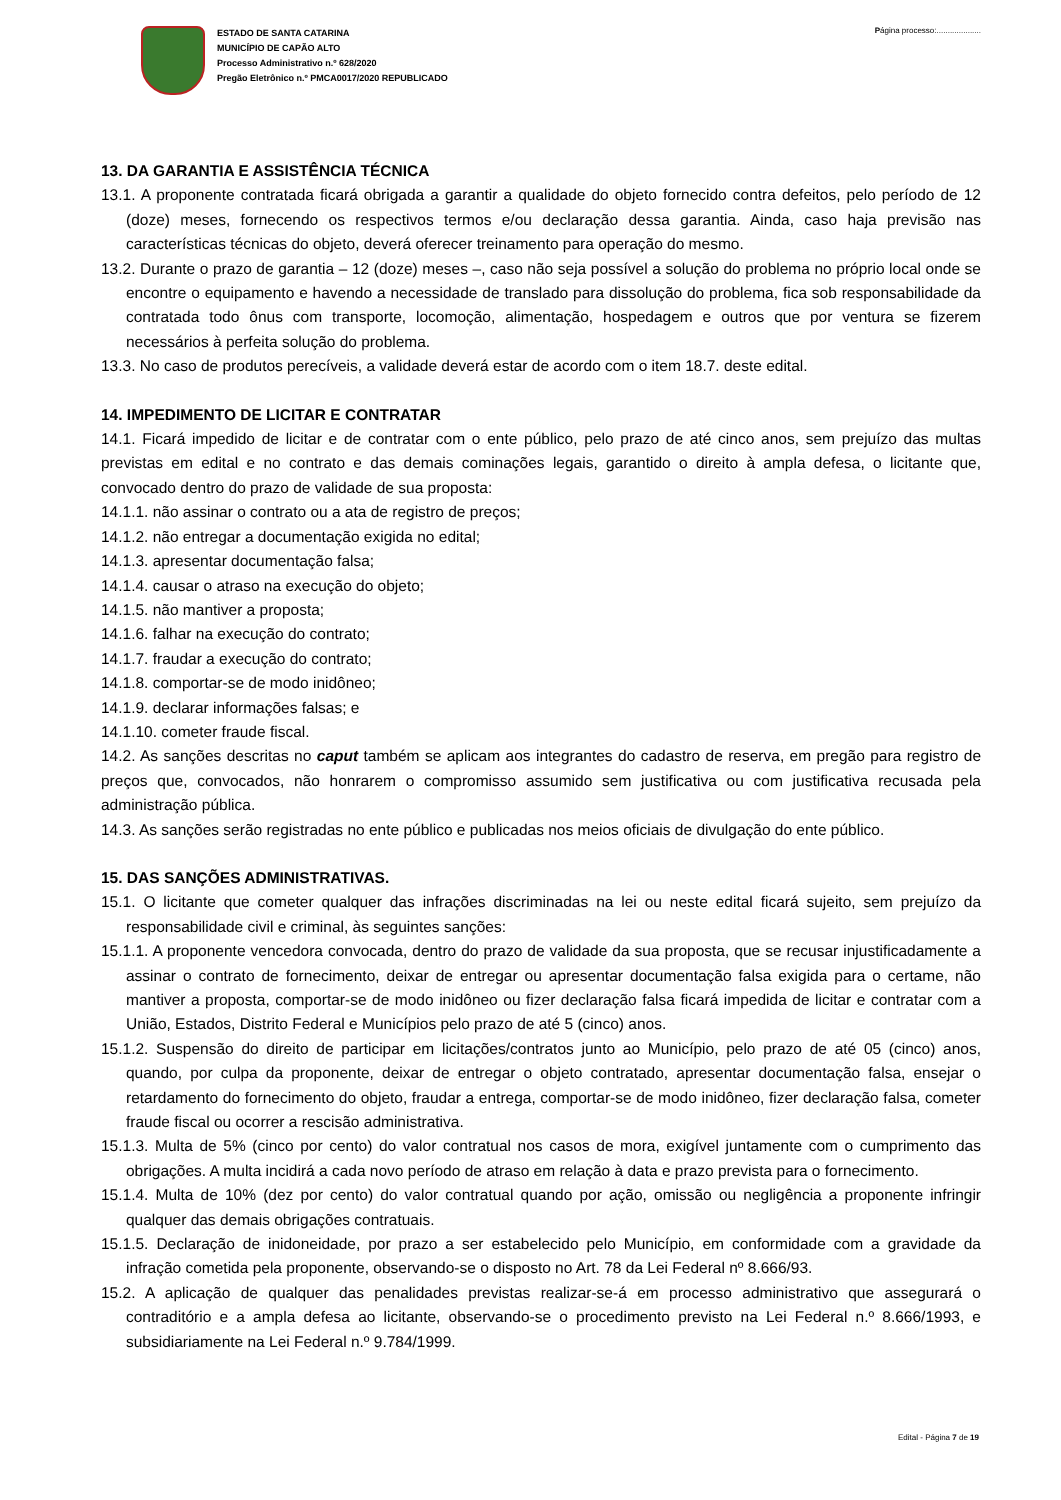ESTADO DE SANTA CATARINA
MUNICÍPIO DE CAPÃO ALTO
Processo Administrativo n.º 628/2020
Pregão Eletrônico n.º PMCA0017/2020 REPUBLICADO
Página processo:....................
13. DA GARANTIA E ASSISTÊNCIA TÉCNICA
13.1. A proponente contratada ficará obrigada a garantir a qualidade do objeto fornecido contra defeitos, pelo período de 12 (doze) meses, fornecendo os respectivos termos e/ou declaração dessa garantia. Ainda, caso haja previsão nas características técnicas do objeto, deverá oferecer treinamento para operação do mesmo.
13.2. Durante o prazo de garantia – 12 (doze) meses –, caso não seja possível a solução do problema no próprio local onde se encontre o equipamento e havendo a necessidade de translado para dissolução do problema, fica sob responsabilidade da contratada todo ônus com transporte, locomoção, alimentação, hospedagem e outros que por ventura se fizerem necessários à perfeita solução do problema.
13.3. No caso de produtos perecíveis, a validade deverá estar de acordo com o item 18.7. deste edital.
14. IMPEDIMENTO DE LICITAR E CONTRATAR
14.1. Ficará impedido de licitar e de contratar com o ente público, pelo prazo de até cinco anos, sem prejuízo das multas previstas em edital e no contrato e das demais cominações legais, garantido o direito à ampla defesa, o licitante que, convocado dentro do prazo de validade de sua proposta:
14.1.1. não assinar o contrato ou a ata de registro de preços;
14.1.2. não entregar a documentação exigida no edital;
14.1.3. apresentar documentação falsa;
14.1.4. causar o atraso na execução do objeto;
14.1.5. não mantiver a proposta;
14.1.6. falhar na execução do contrato;
14.1.7. fraudar a execução do contrato;
14.1.8. comportar-se de modo inidôneo;
14.1.9. declarar informações falsas; e
14.1.10. cometer fraude fiscal.
14.2. As sanções descritas no caput também se aplicam aos integrantes do cadastro de reserva, em pregão para registro de preços que, convocados, não honrarem o compromisso assumido sem justificativa ou com justificativa recusada pela administração pública.
14.3. As sanções serão registradas no ente público e publicadas nos meios oficiais de divulgação do ente público.
15. DAS SANÇÕES ADMINISTRATIVAS.
15.1. O licitante que cometer qualquer das infrações discriminadas na lei ou neste edital ficará sujeito, sem prejuízo da responsabilidade civil e criminal, às seguintes sanções:
15.1.1. A proponente vencedora convocada, dentro do prazo de validade da sua proposta, que se recusar injustificadamente a assinar o contrato de fornecimento, deixar de entregar ou apresentar documentação falsa exigida para o certame, não mantiver a proposta, comportar-se de modo inidôneo ou fizer declaração falsa ficará impedida de licitar e contratar com a União, Estados, Distrito Federal e Municípios pelo prazo de até 5 (cinco) anos.
15.1.2. Suspensão do direito de participar em licitações/contratos junto ao Município, pelo prazo de até 05 (cinco) anos, quando, por culpa da proponente, deixar de entregar o objeto contratado, apresentar documentação falsa, ensejar o retardamento do fornecimento do objeto, fraudar a entrega, comportar-se de modo inidôneo, fizer declaração falsa, cometer fraude fiscal ou ocorrer a rescisão administrativa.
15.1.3. Multa de 5% (cinco por cento) do valor contratual nos casos de mora, exigível juntamente com o cumprimento das obrigações. A multa incidirá a cada novo período de atraso em relação à data e prazo prevista para o fornecimento.
15.1.4. Multa de 10% (dez por cento) do valor contratual quando por ação, omissão ou negligência a proponente infringir qualquer das demais obrigações contratuais.
15.1.5. Declaração de inidoneidade, por prazo a ser estabelecido pelo Município, em conformidade com a gravidade da infração cometida pela proponente, observando-se o disposto no Art. 78 da Lei Federal nº 8.666/93.
15.2. A aplicação de qualquer das penalidades previstas realizar-se-á em processo administrativo que assegurará o contraditório e a ampla defesa ao licitante, observando-se o procedimento previsto na Lei Federal n.º 8.666/1993, e subsidiariamente na Lei Federal n.º 9.784/1999.
Edital - Página 7 de 19